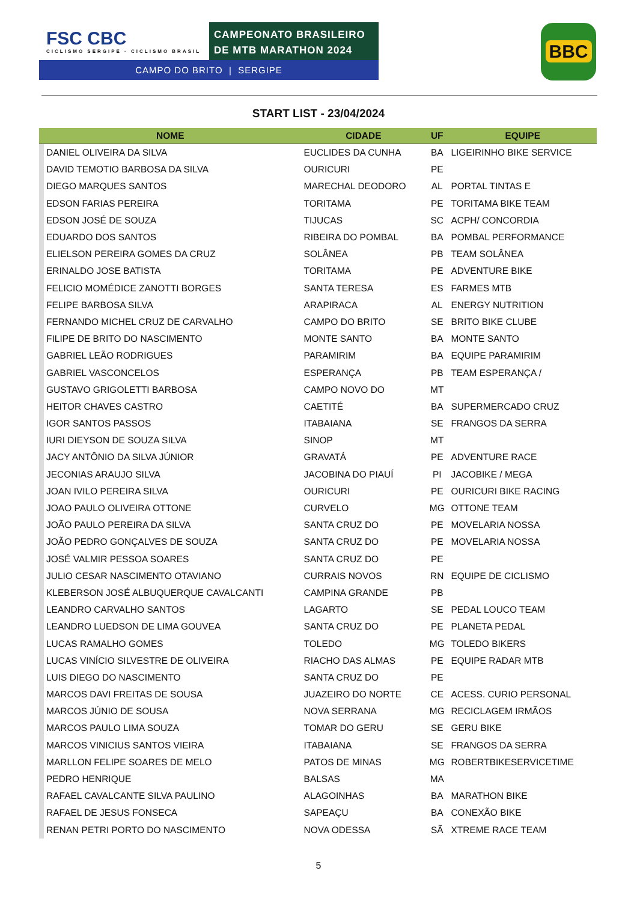FSC CBC
CICLISMO SERGIPE · CICLISMO BRASIL
CAMPEONATO BRASILEIRO
DE MTB MARATHON 2024
CAMPO DO BRITO | SERGIPE
BBC
START LIST - 23/04/2024
| NOME | | CIDADE | UF | EQUIPE |
| --- | --- | --- | --- | --- |
| | DANIEL OLIVEIRA DA SILVA | EUCLIDES DA CUNHA | BA | LIGEIRINHO BIKE SERVICE |
| | DAVID TEMOTIO BARBOSA DA SILVA | OURICURI | PE | |
| | DIEGO MARQUES SANTOS | MARECHAL DEODORO | AL | PORTAL TINTAS E |
| | EDSON FARIAS PEREIRA | TORITAMA | PE | TORITAMA BIKE TEAM |
| | EDSON JOSÉ DE SOUZA | TIJUCAS | SC | ACPH/ CONCORDIA |
| | EDUARDO DOS SANTOS | RIBEIRA DO POMBAL | BA | POMBAL PERFORMANCE |
| | ELIELSON PEREIRA GOMES DA CRUZ | SOLÂNEA | PB | TEAM SOLÂNEA |
| | ERINALDO JOSE BATISTA | TORITAMA | PE | ADVENTURE BIKE |
| | FELICIO MOMÉDICE ZANOTTI BORGES | SANTA TERESA | ES | FARMES MTB |
| | FELIPE BARBOSA SILVA | ARAPIRACA | AL | ENERGY NUTRITION |
| | FERNANDO MICHEL CRUZ DE CARVALHO | CAMPO DO BRITO | SE | BRITO BIKE CLUBE |
| | FILIPE DE BRITO DO NASCIMENTO | MONTE SANTO | BA | MONTE SANTO |
| | GABRIEL LEÃO RODRIGUES | PARAMIRIM | BA | EQUIPE PARAMIRIM |
| | GABRIEL VASCONCELOS | ESPERANÇA | PB | TEAM ESPERANÇA / |
| | GUSTAVO GRIGOLETTI BARBOSA | CAMPO NOVO DO | MT | |
| | HEITOR CHAVES CASTRO | CAETITÉ | BA | SUPERMERCADO CRUZ |
| | IGOR SANTOS PASSOS | ITABAIANA | SE | FRANGOS DA SERRA |
| | IURI DIEYSON DE SOUZA SILVA | SINOP | MT | |
| | JACY ANTÔNIO DA SILVA JÚNIOR | GRAVATÁ | PE | ADVENTURE RACE |
| | JECONIAS ARAUJO SILVA | JACOBINA DO PIAUÍ | PI | JACOBIKE / MEGA |
| | JOAN IVILO PEREIRA SILVA | OURICURI | PE | OURICURI BIKE RACING |
| | JOAO PAULO OLIVEIRA OTTONE | CURVELO | MG | OTTONE TEAM |
| | JOÃO PAULO PEREIRA DA SILVA | SANTA CRUZ DO | PE | MOVELARIA NOSSA |
| | JOÃO PEDRO GONÇALVES DE SOUZA | SANTA CRUZ DO | PE | MOVELARIA NOSSA |
| | JOSÉ VALMIR PESSOA SOARES | SANTA CRUZ DO | PE | |
| | JULIO CESAR NASCIMENTO OTAVIANO | CURRAIS NOVOS | RN | EQUIPE DE CICLISMO |
| | KLEBERSON JOSÉ ALBUQUERQUE CAVALCANTI | CAMPINA GRANDE | PB | |
| | LEANDRO CARVALHO SANTOS | LAGARTO | SE | PEDAL LOUCO TEAM |
| | LEANDRO LUEDSON DE LIMA GOUVEA | SANTA CRUZ DO | PE | PLANETA PEDAL |
| | LUCAS RAMALHO GOMES | TOLEDO | MG | TOLEDO BIKERS |
| | LUCAS VINÍCIO SILVESTRE DE OLIVEIRA | RIACHO DAS ALMAS | PE | EQUIPE RADAR MTB |
| | LUIS DIEGO DO NASCIMENTO | SANTA CRUZ DO | PE | |
| | MARCOS DAVI FREITAS DE SOUSA | JUAZEIRO DO NORTE | CE | ACESS. CURIO PERSONAL |
| | MARCOS JÚNIO DE SOUSA | NOVA SERRANA | MG | RECICLAGEM IRMÃOS |
| | MARCOS PAULO LIMA SOUZA | TOMAR DO GERU | SE | GERU BIKE |
| | MARCOS VINICIUS SANTOS VIEIRA | ITABAIANA | SE | FRANGOS DA SERRA |
| | MARLLON FELIPE SOARES DE MELO | PATOS DE MINAS | MG | ROBERTBIKESERVICETIME |
| | PEDRO HENRIQUE | BALSAS | MA | |
| | RAFAEL CAVALCANTE SILVA PAULINO | ALAGOINHAS | BA | MARATHON BIKE |
| | RAFAEL DE JESUS FONSECA | SAPEAÇU | BA | CONEXÃO BIKE |
| | RENAN PETRI PORTO DO NASCIMENTO | NOVA ODESSA | SÃ | XTREME RACE TEAM |
5